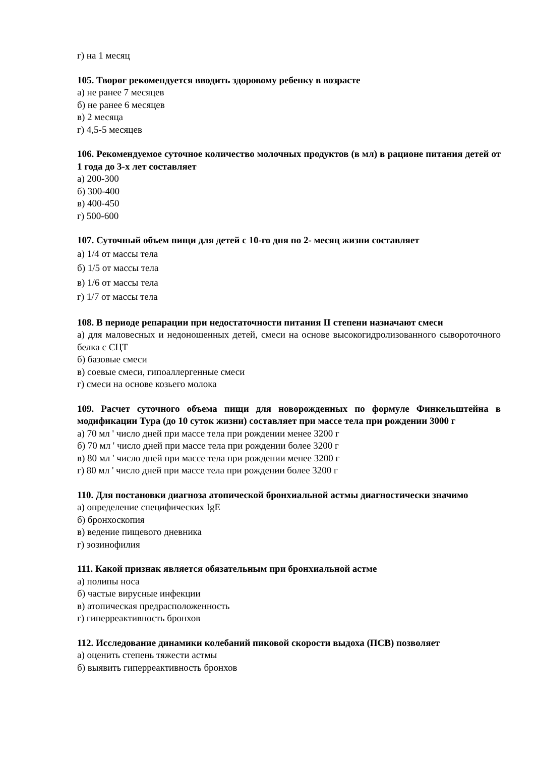г) на 1 месяц
105. Творог рекомендуется вводить здоровому ребенку в возрасте
а) не ранее 7 месяцев
б) не ранее 6 месяцев
в) 2 месяца
г) 4,5-5 месяцев
106. Рекомендуемое суточное количество молочных продуктов (в мл) в рационе питания детей от 1 года до 3-х лет составляет
а) 200-300
б) 300-400
в) 400-450
г) 500-600
107. Суточный объем пищи для детей с 10-го дня по 2- месяц жизни составляет
а) 1/4 от массы тела
б) 1/5 от массы тела
в) 1/6 от массы тела
г) 1/7 от массы тела
108. В периоде репарации при недостаточности питания II степени назначают смеси
а) для маловесных и недоношенных детей, смеси на основе высокогидролизованного сывороточного белка с СЦТ
б) базовые смеси
в) соевые смеси, гипоаллергенные смеси
г) смеси на основе козьего молока
109. Расчет суточного объема пищи для новорожденных по формуле Финкельштейна в модификации Тура (до 10 суток жизни) составляет при массе тела при рождении 3000 г
а) 70 мл ' число дней при массе тела при рождении менее 3200 г
б) 70 мл ' число дней при массе тела при рождении более 3200 г
в) 80 мл ' число дней при массе тела при рождении менее 3200 г
г) 80 мл ' число дней при массе тела при рождении более 3200 г
110. Для постановки диагноза атопической бронхиальной астмы диагностически значимо
а) определение специфических IgE
б) бронхоскопия
в) ведение пищевого дневника
г) эозинофилия
111. Какой признак является обязательным при бронхиальной астме
а) полипы носа
б) частые вирусные инфекции
в) атопическая предрасположенность
г) гиперреактивность бронхов
112. Исследование динамики колебаний пиковой скорости выдоха (ПСВ) позволяет
а) оценить степень тяжести астмы
б) выявить гиперреактивность бронхов